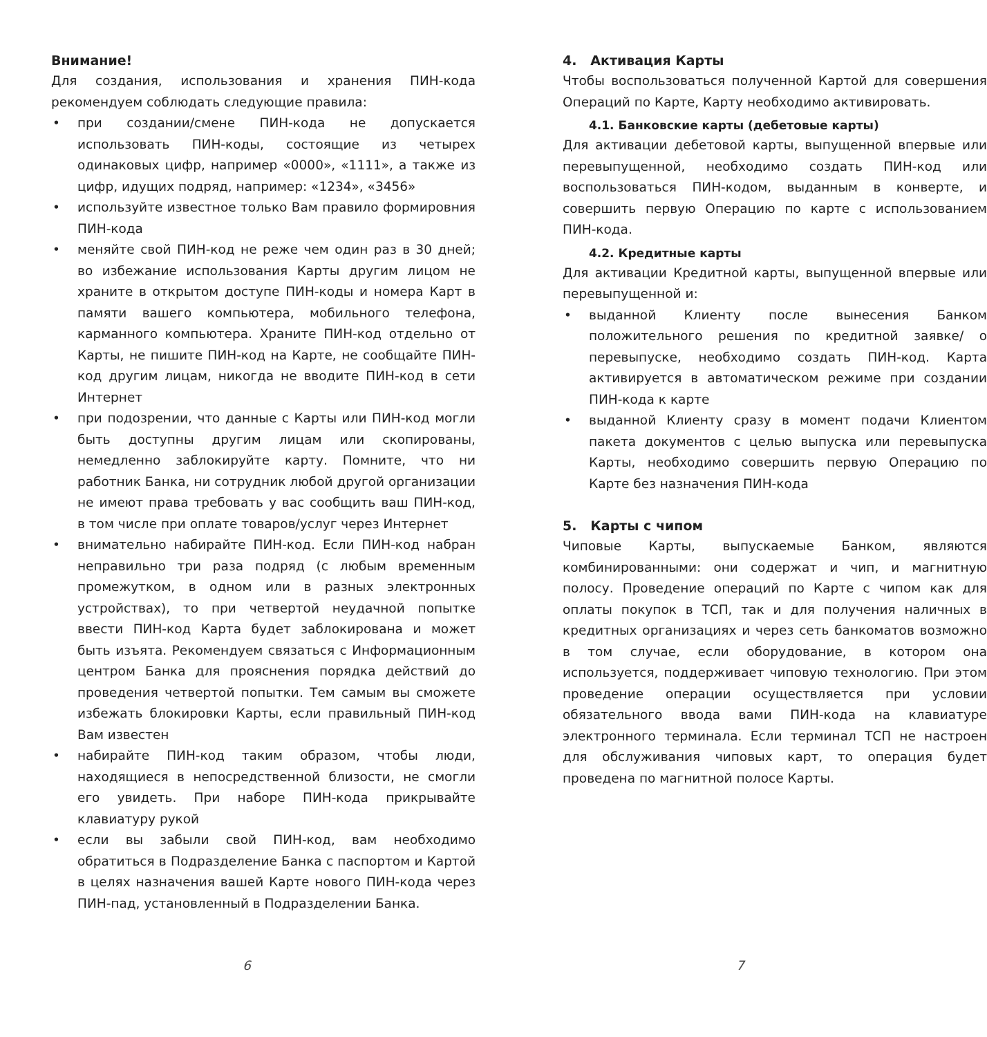Внимание!
Для создания, использования и хранения ПИН-кода рекомендуем соблюдать следующие правила:
• при создании/смене ПИН-кода не допускается использовать ПИН-коды, состоящие из четырех одинаковых цифр, например «0000», «1111», а также из цифр, идущих подряд, например: «1234», «3456»
• используйте известное только Вам правило формировния ПИН-кода
• меняйте свой ПИН-код не реже чем один раз в 30 дней; во избежание использования Карты другим лицом не храните в открытом доступе ПИН-коды и номера Карт в памяти вашего компьютера, мобильного телефона, карманного компьютера. Храните ПИН-код отдельно от Карты, не пишите ПИН-код на Карте, не сообщайте ПИН-код другим лицам, никогда не вводите ПИН-код в сети Интернет
• при подозрении, что данные с Карты или ПИН-код могли быть доступны другим лицам или скопированы, немедленно заблокируйте карту. Помните, что ни работник Банка, ни сотрудник любой другой организации не имеют права требовать у вас сообщить ваш ПИН-код, в том числе при оплате товаров/услуг через Интернет
• внимательно набирайте ПИН-код. Если ПИН-код набран неправильно три раза подряд (с любым временным промежутком, в одном или в разных электронных устройствах), то при четвертой неудачной попытке ввести ПИН-код Карта будет заблокирована и может быть изъята. Рекомендуем связаться с Информационным центром Банка для прояснения порядка действий до проведения четвертой попытки. Тем самым вы сможете избежать блокировки Карты, если правильный ПИН-код Вам известен
• набирайте ПИН-код таким образом, чтобы люди, находящиеся в непосредственной близости, не смогли его увидеть. При наборе ПИН-кода прикрывайте клавиатуру рукой
• если вы забыли свой ПИН-код, вам необходимо обратиться в Подразделение Банка с паспортом и Картой в целях назначения вашей Карте нового ПИН-кода через ПИН-пад, установленный в Подразделении Банка.
4. Активация Карты
Чтобы воспользоваться полученной Картой для совершения Операций по Карте, Карту необходимо активировать.
4.1. Банковские карты (дебетовые карты)
Для активации дебетовой карты, выпущенной впервые или перевыпущенной, необходимо создать ПИН-код или воспользоваться ПИН-кодом, выданным в конверте, и совершить первую Операцию по карте с использованием ПИН-кода.
4.2. Кредитные карты
Для активации Кредитной карты, выпущенной впервые или перевыпущенной и:
• выданной Клиенту после вынесения Банком положительного решения по кредитной заявке/ о перевыпуске, необходимо создать ПИН-код. Карта активируется в автоматическом режиме при создании ПИН-кода к карте
• выданной Клиенту сразу в момент подачи Клиентом пакета документов с целью выпуска или перевыпуска Карты, необходимо совершить первую Операцию по Карте без назначения ПИН-кода
5. Карты с чипом
Чиповые Карты, выпускаемые Банком, являются комбинированными: они содержат и чип, и магнитную полосу. Проведение операций по Карте с чипом как для оплаты покупок в ТСП, так и для получения наличных в кредитных организациях и через сеть банкоматов возможно в том случае, если оборудование, в котором она используется, поддерживает чиповую технологию. При этом проведение операции осуществляется при условии обязательного ввода вами ПИН-кода на клавиатуре электронного терминала. Если терминал ТСП не настроен для обслуживания чиповых карт, то операция будет проведена по магнитной полосе Карты.
6 7